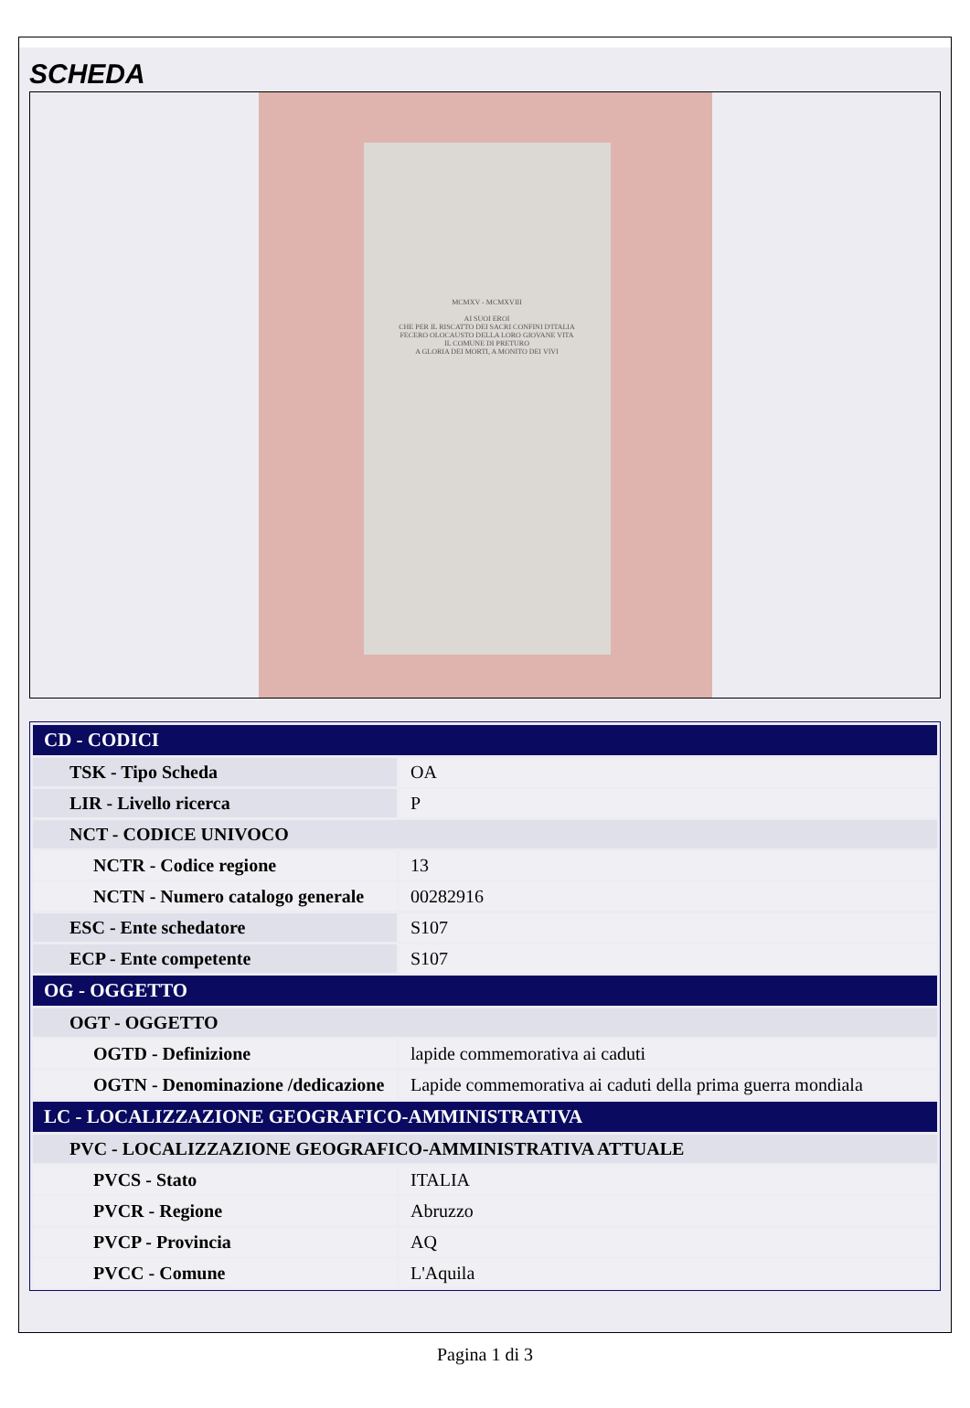SCHEDA
MCMXV - MCMXVIII
AI SUOI EROI
CHE PER IL RISCATTO DEI SACRI CONFINI D'ITALIA
FECERO OLOCAUSTO DELLA LORO GIOVANE VITA
IL COMUNE DI PRETURO
A GLORIA DEI MORTI, A MONITO DEI VIVI
| CD - CODICI | |
| TSK - Tipo Scheda | OA |
| LIR - Livello ricerca | P |
| NCT - CODICE UNIVOCO | |
| NCTR - Codice regione | 13 |
| NCTN - Numero catalogo generale | 00282916 |
| ESC - Ente schedatore | S107 |
| ECP - Ente competente | S107 |
| OG - OGGETTO | |
| OGT - OGGETTO | |
| OGTD - Definizione | lapide commemorativa ai caduti |
| OGTN - Denominazione /dedicazione | Lapide commemorativa ai caduti della prima guerra mondiala |
| LC - LOCALIZZAZIONE GEOGRAFICO-AMMINISTRATIVA | |
| PVC - LOCALIZZAZIONE GEOGRAFICO-AMMINISTRATIVA ATTUALE | |
| PVCS - Stato | ITALIA |
| PVCR - Regione | Abruzzo |
| PVCP - Provincia | AQ |
| PVCC - Comune | L'Aquila |
Pagina 1 di 3